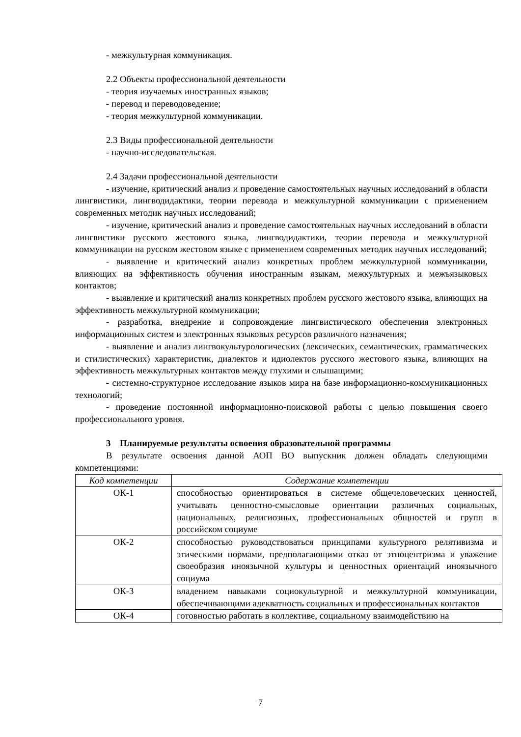- межкультурная коммуникация.
2.2 Объекты профессиональной деятельности
- теория изучаемых иностранных языков;
- перевод и переводоведение;
- теория межкультурной коммуникации.
2.3 Виды профессиональной деятельности
- научно-исследовательская.
2.4 Задачи профессиональной деятельности
- изучение, критический анализ и проведение самостоятельных научных исследований в области лингвистики, лингводидактики, теории перевода и межкультурной коммуникации с применением современных методик научных исследований;
- изучение, критический анализ и проведение самостоятельных научных исследований в области лингвистики русского жестового языка, лингводидактики, теории перевода и межкультурной коммуникации на русском жестовом языке с применением современных методик научных исследований;
- выявление и критический анализ конкретных проблем межкультурной коммуникации, влияющих на эффективность обучения иностранным языкам, межкультурных и межъязыковых контактов;
- выявление и критический анализ конкретных проблем русского жестового языка, влияющих на эффективность межкультурной коммуникации;
- разработка, внедрение и сопровождение лингвистического обеспечения электронных информационных систем и электронных языковых ресурсов различного назначения;
- выявление и анализ лингвокультурологических (лексических, семантических, грамматических и стилистических) характеристик, диалектов и идиолектов русского жестового языка, влияющих на эффективность межкультурных контактов между глухими и слышащими;
- системно-структурное исследование языков мира на базе информационно-коммуникационных технологий;
- проведение постоянной информационно-поисковой работы с целью повышения своего профессионального уровня.
3 Планируемые результаты освоения образовательной программы
В результате освоения данной АОП ВО выпускник должен обладать следующими компетенциями:
| Код компетенции | Содержание компетенции |
| --- | --- |
| ОК-1 | способностью ориентироваться в системе общечеловеческих ценностей, учитывать ценностно-смысловые ориентации различных социальных, национальных, религиозных, профессиональных общностей и групп в российском социуме |
| ОК-2 | способностью руководствоваться принципами культурного релятивизма и этическими нормами, предполагающими отказ от этноцентризма и уважение своеобразия иноязычной культуры и ценностных ориентаций иноязычного социума |
| ОК-3 | владением навыками социокультурной и межкультурной коммуникации, обеспечивающими адекватность социальных и профессиональных контактов |
| ОК-4 | готовностью работать в коллективе, социальному взаимодействию на |
7